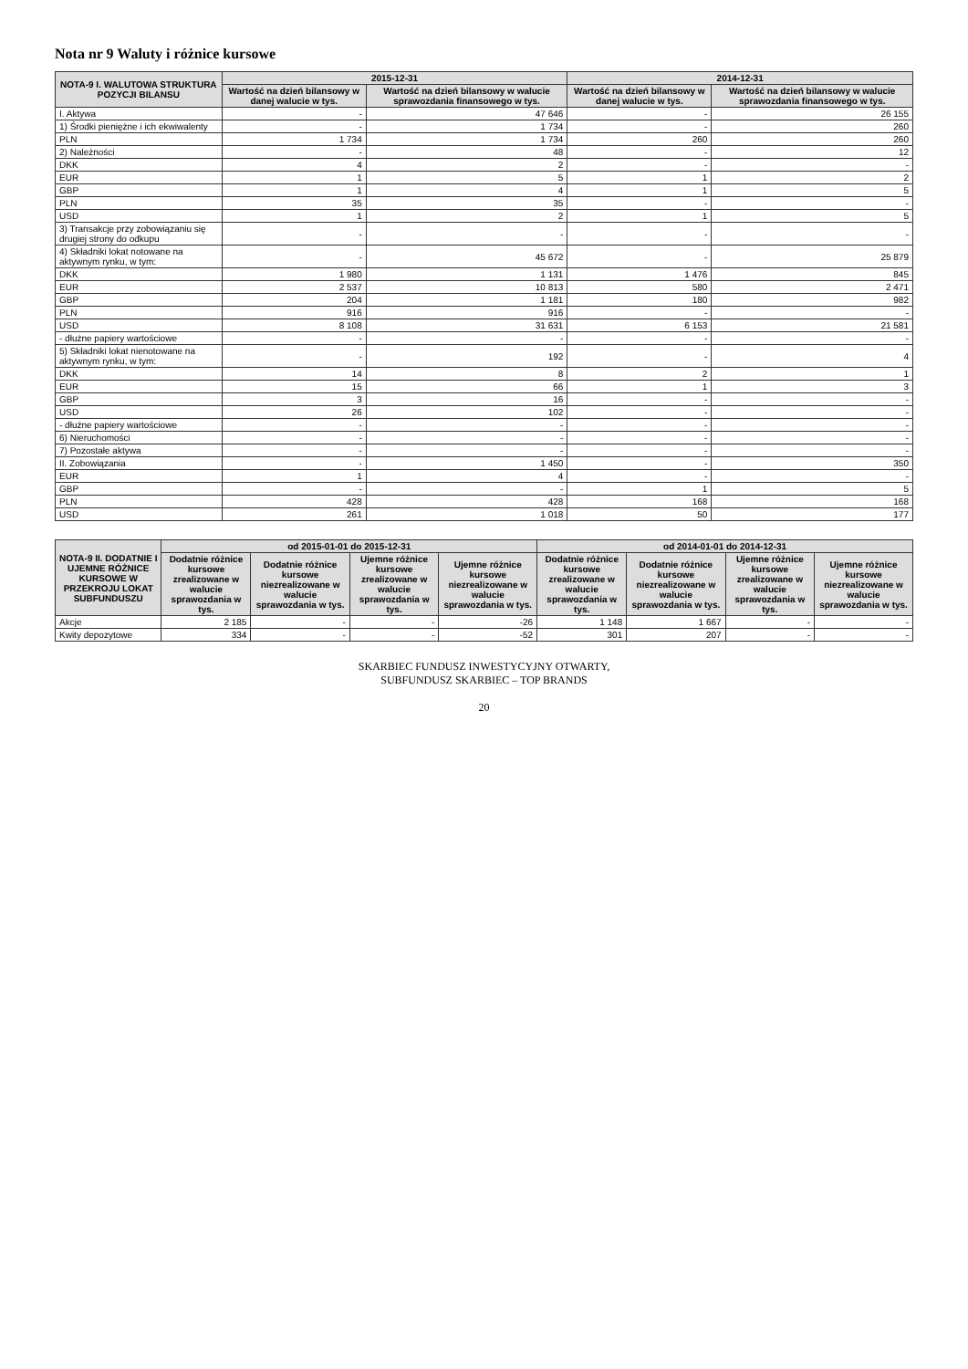Nota nr 9 Waluty i różnice kursowe
| NOTA-9 I. WALUTOWA STRUKTURA POZYCJI BILANSU | 2015-12-31 | | 2014-12-31 | |
| --- | --- | --- | --- | --- |
| | Wartość na dzień bilansowy w danej walucie w tys. | Wartość na dzień bilansowy w walucie sprawozdania finansowego w tys. | Wartość na dzień bilansowy w danej walucie w tys. | Wartość na dzień bilansowy w walucie sprawozdania finansowego w tys. |
| I. Aktywa | - | 47 646 | - | 26 155 |
| 1) Środki pieniężne i ich ekwiwalenty | - | 1 734 | - | 260 |
| PLN | 1 734 | 1 734 | 260 | 260 |
| 2) Należności | - | 48 | - | 12 |
| DKK | 4 | 2 | - | - |
| EUR | 1 | 5 | 1 | 2 |
| GBP | 1 | 4 | 1 | 5 |
| PLN | 35 | 35 | - | - |
| USD | 1 | 2 | 1 | 5 |
| 3) Transakcje przy zobowiązaniu się drugiej strony do odkupu | - | - | - | - |
| 4) Składniki lokat notowane na aktywnym rynku, w tym: | - | 45 672 | - | 25 879 |
| DKK | 1 980 | 1 131 | 1 476 | 845 |
| EUR | 2 537 | 10 813 | 580 | 2 471 |
| GBP | 204 | 1 181 | 180 | 982 |
| PLN | 916 | 916 | - | - |
| USD | 8 108 | 31 631 | 6 153 | 21 581 |
| - dłużne papiery wartościowe | - | - | - | - |
| 5) Składniki lokat nienotowane na aktywnym rynku, w tym: | - | 192 | - | 4 |
| DKK | 14 | 8 | 2 | 1 |
| EUR | 15 | 66 | 1 | 3 |
| GBP | 3 | 16 | - | - |
| USD | 26 | 102 | - | - |
| - dłużne papiery wartościowe | - | - | - | - |
| 6) Nieruchomości | - | - | - | - |
| 7) Pozostałe aktywa | - | - | - | - |
| II. Zobowiązania | - | 1 450 | - | 350 |
| EUR | 1 | 4 | - | - |
| GBP | - | - | 1 | 5 |
| PLN | 428 | 428 | 168 | 168 |
| USD | 261 | 1 018 | 50 | 177 |
| NOTA-9 II. DODATNIE I UJEMNE RÓŻNICE KURSOWE W PRZEKROJU LOKAT SUBFUNDUSZU | od 2015-01-01 do 2015-12-31 | | | | od 2014-01-01 do 2014-12-31 | | | |
| --- | --- | --- | --- | --- | --- | --- | --- | --- |
| | Dodatnie różnice kursowe zrealizowane w walucie sprawozdania w tys. | Dodatnie różnice kursowe niezrealizowane w walucie sprawozdania w tys. | Ujemne różnice kursowe zrealizowane w walucie sprawozdania w tys. | Ujemne różnice kursowe niezrealizowane w walucie sprawozdania w tys. | Dodatnie różnice kursowe zrealizowane w walucie sprawozdania w tys. | Dodatnie różnice kursowe niezrealizowane w walucie sprawozdania w tys. | Ujemne różnice kursowe zrealizowane w walucie sprawozdania w tys. | Ujemne różnice kursowe niezrealizowane w walucie sprawozdania w tys. |
| Akcje | 2 185 | - | - | -26 | 1 148 | 1 667 | - | - |
| Kwity depozytowe | 334 | - | - | -52 | 301 | 207 | - | - |
SKARBIEC FUNDUSZ INWESTYCYJNY OTWARTY,
SUBFUNDUSZ SKARBIEC – TOP BRANDS
20